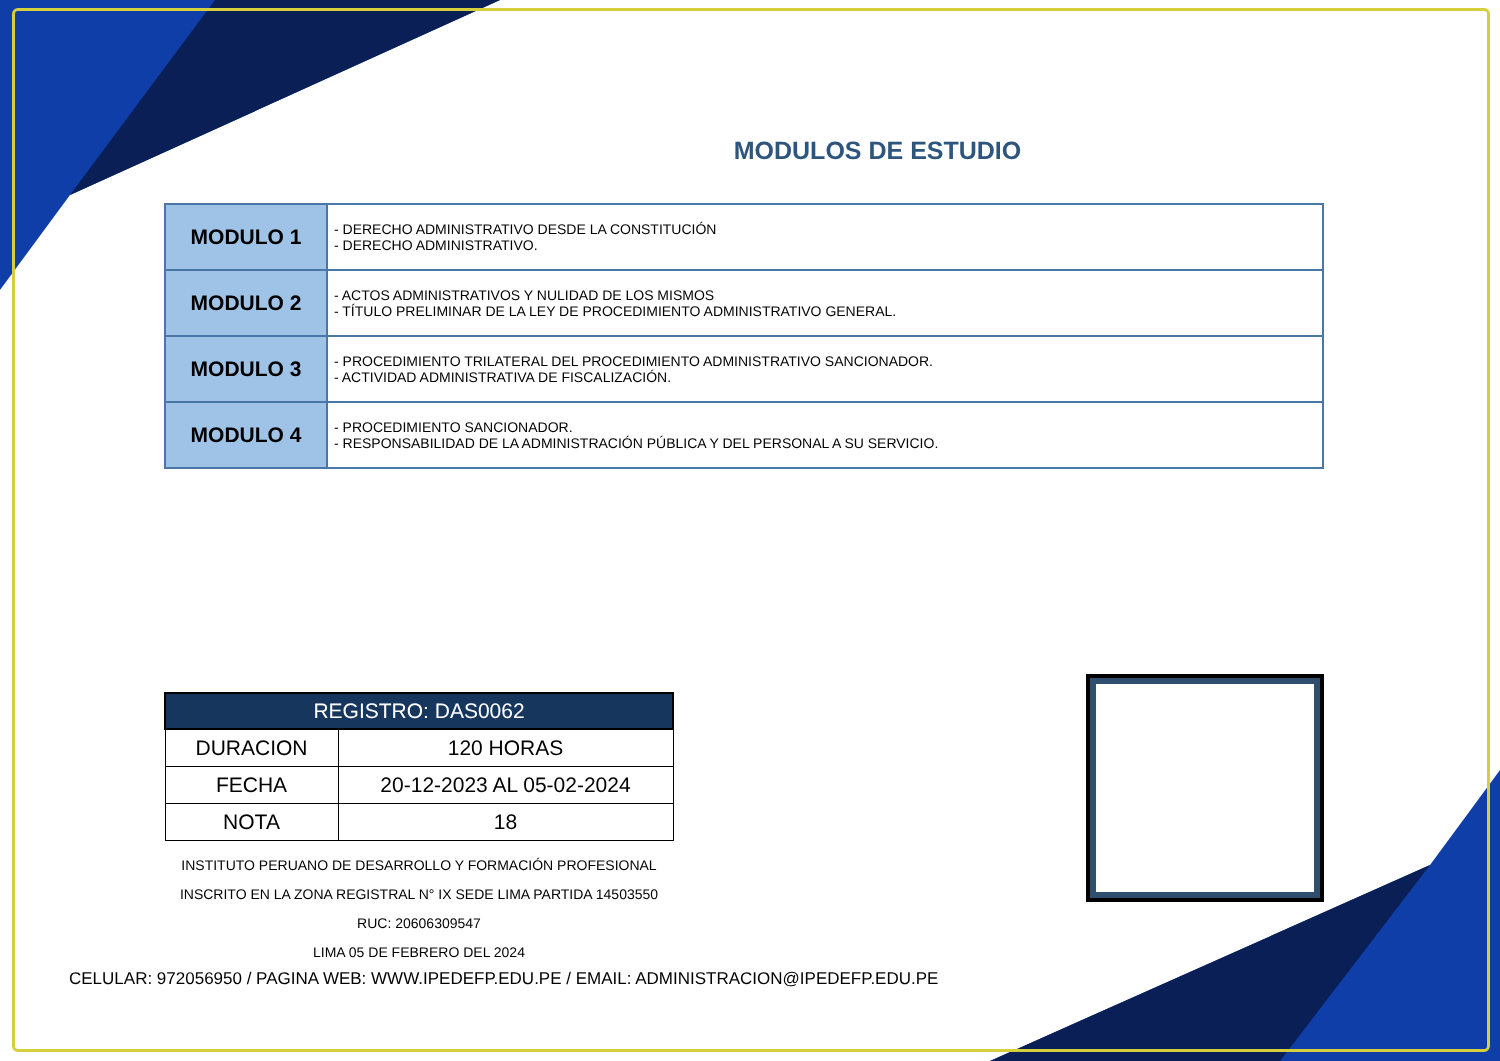MODULOS DE ESTUDIO
| MODULO 1 | - DERECHO ADMINISTRATIVO DESDE LA CONSTITUCIÓN - DERECHO ADMINISTRATIVO. |
| MODULO 2 | - ACTOS ADMINISTRATIVOS Y NULIDAD DE LOS MISMOS - TÍTULO PRELIMINAR DE LA LEY DE PROCEDIMIENTO ADMINISTRATIVO GENERAL. |
| MODULO 3 | - PROCEDIMIENTO TRILATERAL DEL PROCEDIMIENTO ADMINISTRATIVO SANCIONADOR. - ACTIVIDAD ADMINISTRATIVA DE FISCALIZACIÓN. |
| MODULO 4 | - PROCEDIMIENTO SANCIONADOR. - RESPONSABILIDAD DE LA ADMINISTRACIÓN PÚBLICA Y DEL PERSONAL A SU SERVICIO. |
| REGISTRO: DAS0062 | |
| --- | --- |
| DURACION | 120 HORAS |
| FECHA | 20-12-2023 AL 05-02-2024 |
| NOTA | 18 |
INSTITUTO PERUANO DE DESARROLLO Y FORMACIÓN PROFESIONAL
INSCRITO EN LA ZONA REGISTRAL N° IX SEDE LIMA PARTIDA 14503550
RUC: 20606309547
LIMA 05 DE FEBRERO DEL 2024
CELULAR: 972056950 / PAGINA WEB: WWW.IPEDEFP.EDU.PE / EMAIL: ADMINISTRACION@IPEDEFP.EDU.PE